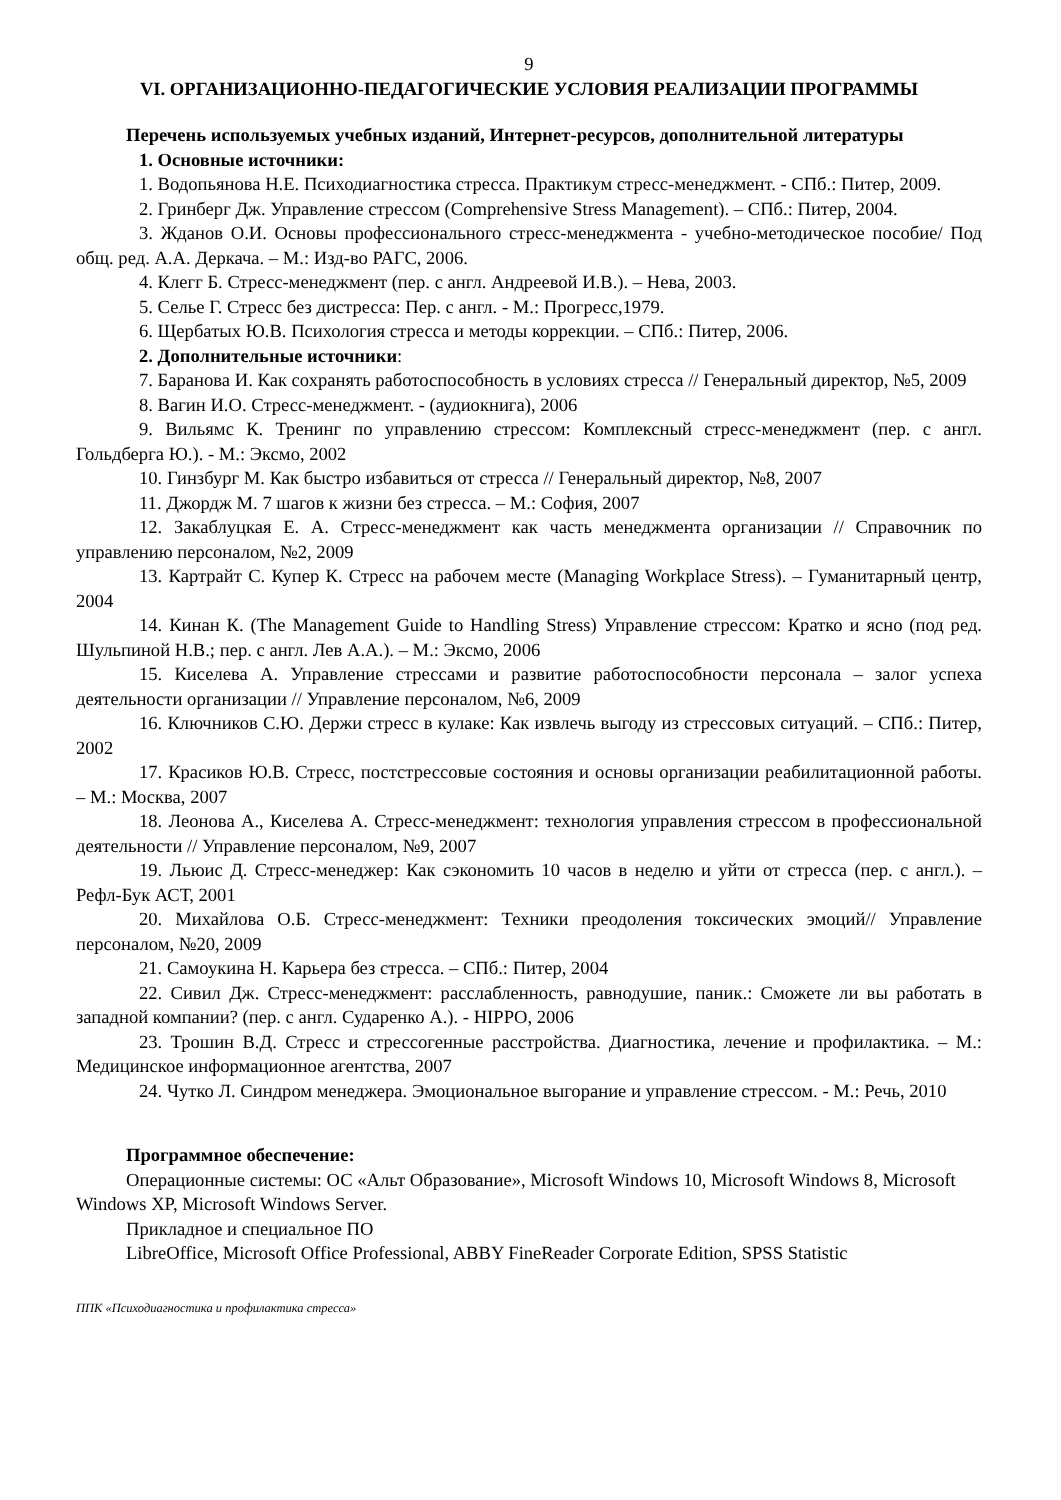9
VI. ОРГАНИЗАЦИОННО-ПЕДАГОГИЧЕСКИЕ УСЛОВИЯ РЕАЛИЗАЦИИ ПРОГРАММЫ
Перечень используемых учебных изданий, Интернет-ресурсов, дополнительной литературы
1. Основные источники:
1. Водопьянова Н.Е. Психодиагностика стресса. Практикум стресс-менеджмент. - СПб.: Питер, 2009.
2. Гринберг Дж. Управление стрессом (Comprehensive Stress Management). – СПб.: Питер, 2004.
3. Жданов О.И. Основы профессионального стресс-менеджмента - учебно-методическое пособие/ Под общ. ред. А.А. Деркача. – М.: Изд-во РАГС, 2006.
4. Клегг Б. Стресс-менеджмент (пер. с англ. Андреевой И.В.). – Нева, 2003.
5. Селье Г. Стресс без дистресса: Пер. с англ. - М.: Прогресс,1979.
6. Щербатых Ю.В. Психология стресса и методы коррекции. – СПб.: Питер, 2006.
2. Дополнительные источники:
7. Баранова И. Как сохранять работоспособность в условиях стресса // Генеральный директор, №5, 2009
8. Вагин И.О. Стресс-менеджмент. - (аудиокнига), 2006
9. Вильямс К. Тренинг по управлению стрессом: Комплексный стресс-менеджмент (пер. с англ. Гольдберга Ю.). - М.: Эксмо, 2002
10. Гинзбург М. Как быстро избавиться от стресса // Генеральный директор, №8, 2007
11. Джордж М. 7 шагов к жизни без стресса. – М.: София, 2007
12. Закаблуцкая Е. А. Стресс-менеджмент как часть менеджмента организации // Справочник по управлению персоналом, №2, 2009
13. Картрайт С. Купер К. Стресс на рабочем месте (Managing Workplace Stress). – Гуманитарный центр, 2004
14. Кинан К. (The Management Guide to Handling Stress) Управление стрессом: Кратко и ясно (под ред. Шульпиной Н.В.; пер. с англ. Лев А.А.). – М.: Эксмо, 2006
15. Киселева А. Управление стрессами и развитие работоспособности персонала – залог успеха деятельности организации // Управление персоналом, №6, 2009
16. Ключников С.Ю. Держи стресс в кулаке: Как извлечь выгоду из стрессовых ситуаций. – СПб.: Питер, 2002
17. Красиков Ю.В. Стресс, постстрессовые состояния и основы организации реабилитационной работы. – М.: Москва, 2007
18. Леонова А., Киселева А. Стресс-менеджмент: технология управления стрессом в профессиональной деятельности // Управление персоналом, №9, 2007
19. Льюис Д. Стресс-менеджер: Как сэкономить 10 часов в неделю и уйти от стресса (пер. с англ.). – Рефл-Бук АСТ, 2001
20. Михайлова О.Б. Стресс-менеджмент: Техники преодоления токсических эмоций// Управление персоналом, №20, 2009
21. Самоукина Н. Карьера без стресса. – СПб.: Питер, 2004
22. Сивил Дж. Стресс-менеджмент: расслабленность, равнодушие, паник.: Сможете ли вы работать в западной компании? (пер. с англ. Сударенко А.). - HIPPO, 2006
23. Трошин В.Д. Стресс и стрессогенные расстройства. Диагностика, лечение и профилактика. – М.: Медицинское информационное агентства, 2007
24. Чутко Л. Синдром менеджера. Эмоциональное выгорание и управление стрессом. - М.: Речь, 2010
Программное обеспечение:
Операционные системы: ОС «Альт Образование», Microsoft Windows 10, Microsoft Windows 8, Microsoft Windows XP, Microsoft Windows Server.
Прикладное и специальное ПО
LibreOffice, Microsoft Office Professional, ABBY FineReader Corporate Edition, SPSS Statistic
ППК «Психодиагностика и профилактика стресса»